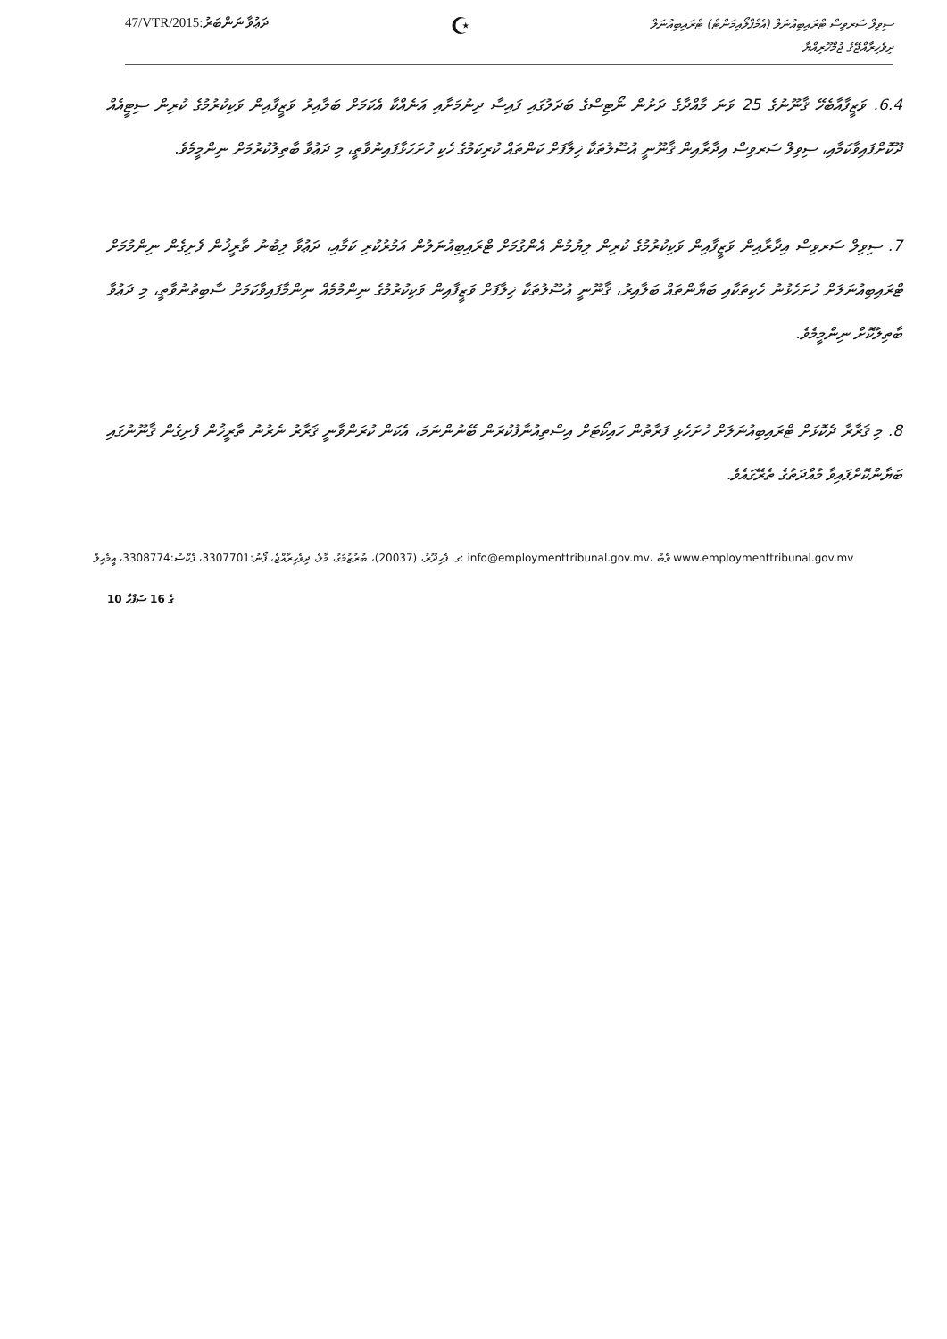47/VTR/2015:ދަޢުވާ ނަންބަރު
☪
ސިވިލް ސަރވިސް ޓްރައިބިއުނަލް (އެމްޕްލޯއިމަންޓް) ޓްރައިބިއުނަލް
ދިވެހިރާއްޖޭގެ ޖުމްހޫރިއްޔާ
6.4. ވަޒީފާއާބެހޭ ޤާނޫނުގެ 25 ވަނަ މާއްދާގެ ދަށުން ނޯޓިސްގެ ބަދަލުގައި ފައިސާ ދިނުމަށާއި އަނެއްކާ އެކަމަށް ބަލާއިރު ވަޒީފާއިން ވަކިކުރުމުގެ ކުރިން ސިޓީއެއް ދޫކޮށްފައިވާކަމާއި، ސިވިލް ސަރވިސް އިދާރާއިން ޤާނޫނީ އުސޫލުތަކާ ޚިލާފަށް ކަންތައް ކުރިކަމުގެ ހެކި ހުށަހަޅާފައިނުވާތީ، މި ދަޢުވާ ބާތިލުކުރުމަށް ނިންމީމެވެ.
7. ސިވިލް ސަރވިސް އިދާރާއިން ވަޒީފާއިން ވަކިކުރުމުގެ ކުރިން ލިޔުމުން އެންގުމަށް ޓްރައިބިއުނަލުން އަމުރުކުރި ކަމާއި، ދަޢުވާ ލިބުނު ތާރީޚުން ފެށިގެން ނިންމުމަށް ޓްރައިބިއުނަލަށް ހުށަހެޅުނު ހެކިތަކާއި ބަޔާންތައް ބަލާއިރު، ޤާނޫނީ އުސޫލުތަކާ ޚިލާފަށް ވަޒީފާއިން ވަކިކުރުމުގެ ނިންމުމެއް ނިންމާފައިވާކަމަށް ސާބިތުނުވާތީ، މި ދަޢުވާ ބާތިލުކޮށް ނިންމީމެވެ.
8. މި ޤަރާރާ ދެކޮޅަށް ޓްރައިބިއުނަލަށް ހުށަހެޅި ފަރާތުން ހައިކޯޓަށް އިސްތިއުނާފުކުރަން ބޭނުންނަމަ، އެކަން ކުރަންވާނީ ޤަރާރު ނެރުނު ތާރީޚުން ފެށިގެން ޤާނޫނުގައި ބަޔާންކޮށްފައިވާ މުއްދަތުގެ ތެރޭގައެވެ.
ގ. ފެހިދޫރު، (20037)، ބުރުޒުމަގު، މާލެ، ދިވެހިރާއްޖެ، ފޯނު:3307701، ފެކްސް:3308774، އީމެއިލް: info@employmenttribunal.gov.mv، ވެބް www.employmenttribunal.gov.mv
10 ގެ 16 ސަފްހާ